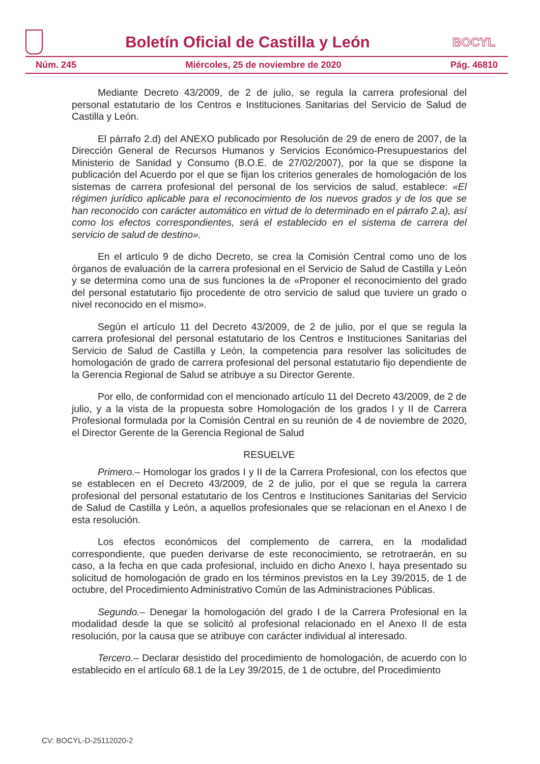Boletín Oficial de Castilla y León
BOCYL
Núm. 245 Miércoles, 25 de noviembre de 2020 Pág. 46810
Mediante Decreto 43/2009, de 2 de julio, se regula la carrera profesional del personal estatutario de los Centros e Instituciones Sanitarias del Servicio de Salud de Castilla y León.
El párrafo 2.d) del ANEXO publicado por Resolución de 29 de enero de 2007, de la Dirección General de Recursos Humanos y Servicios Económico-Presupuestarios del Ministerio de Sanidad y Consumo (B.O.E. de 27/02/2007), por la que se dispone la publicación del Acuerdo por el que se fijan los criterios generales de homologación de los sistemas de carrera profesional del personal de los servicios de salud, establece: «El régimen jurídico aplicable para el reconocimiento de los nuevos grados y de los que se han reconocido con carácter automático en virtud de lo determinado en el párrafo 2.a), así como los efectos correspondientes, será el establecido en el sistema de carrera del servicio de salud de destino».
En el artículo 9 de dicho Decreto, se crea la Comisión Central como uno de los órganos de evaluación de la carrera profesional en el Servicio de Salud de Castilla y León y se determina como una de sus funciones la de «Proponer el reconocimiento del grado del personal estatutario fijo procedente de otro servicio de salud que tuviere un grado o nivel reconocido en el mismo».
Según el artículo 11 del Decreto 43/2009, de 2 de julio, por el que se regula la carrera profesional del personal estatutario de los Centros e Instituciones Sanitarias del Servicio de Salud de Castilla y León, la competencia para resolver las solicitudes de homologación de grado de carrera profesional del personal estatutario fijo dependiente de la Gerencia Regional de Salud se atribuye a su Director Gerente.
Por ello, de conformidad con el mencionado artículo 11 del Decreto 43/2009, de 2 de julio, y a la vista de la propuesta sobre Homologación de los grados I y II de Carrera Profesional formulada por la Comisión Central en su reunión de 4 de noviembre de 2020, el Director Gerente de la Gerencia Regional de Salud
RESUELVE
Primero.– Homologar los grados I y II de la Carrera Profesional, con los efectos que se establecen en el Decreto 43/2009, de 2 de julio, por el que se regula la carrera profesional del personal estatutario de los Centros e Instituciones Sanitarias del Servicio de Salud de Castilla y León, a aquellos profesionales que se relacionan en el Anexo I de esta resolución.
Los efectos económicos del complemento de carrera, en la modalidad correspondiente, que pueden derivarse de este reconocimiento, se retrotraerán, en su caso, a la fecha en que cada profesional, incluido en dicho Anexo I, haya presentado su solicitud de homologación de grado en los términos previstos en la Ley 39/2015, de 1 de octubre, del Procedimiento Administrativo Común de las Administraciones Públicas.
Segundo.– Denegar la homologación del grado I de la Carrera Profesional en la modalidad desde la que se solicitó al profesional relacionado en el Anexo II de esta resolución, por la causa que se atribuye con carácter individual al interesado.
Tercero.– Declarar desistido del procedimiento de homologación, de acuerdo con lo establecido en el artículo 68.1 de la Ley 39/2015, de 1 de octubre, del Procedimiento
CV: BOCYL-D-25112020-2